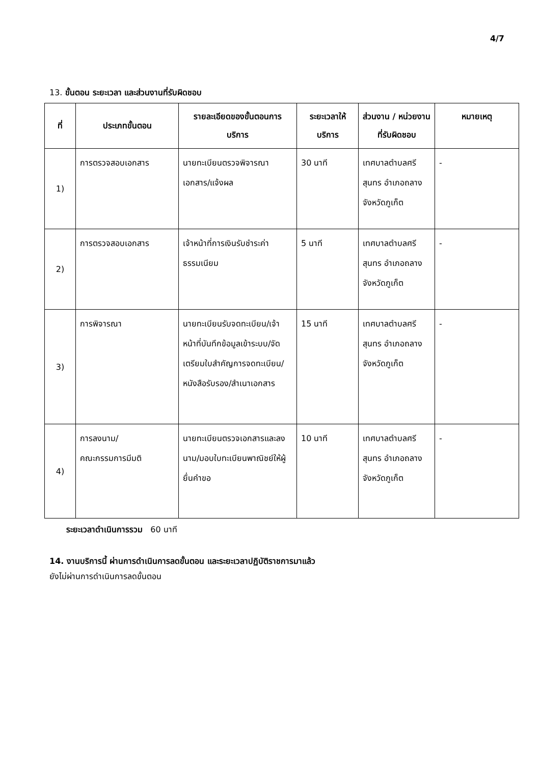4/7
13. ขั้นตอน ระยะเวลา และส่วนงานที่รับผิดชอบ
| ที่ | ประเภทขั้นตอน | รายละเอียดของขั้นตอนการบริการ | ระยะเวลาให้บริการ | ส่วนงาน / หน่วยงานที่รับผิดชอบ | หมายเหตุ |
| --- | --- | --- | --- | --- | --- |
| 1) | การตรวจสอบเอกสาร | นายทะเบียนตรวจพิจารณาเอกสาร/แจ้งผล | 30 นาที | เทศบาลตำบลศรีสุนทร อำเภอถลาง จังหวัดภูเก็ต | - |
| 2) | การตรวจสอบเอกสาร | เจ้าหน้าที่การเงินรับชำระค่าธรรมเนียม | 5 นาที | เทศบาลตำบลศรีสุนทร อำเภอถลาง จังหวัดภูเก็ต | - |
| 3) | การพิจารณา | นายทะเบียนรับจดทะเบียน/เจ้าหน้าที่บันทึกข้อมูลเข้าระบบ/จัดเตรียมใบสำคัญการจดทะเบียน/หนังสือรับรอง/สำเนาเอกสาร | 15 นาที | เทศบาลตำบลศรีสุนทร อำเภอถลาง จังหวัดภูเก็ต | - |
| 4) | การลงนาม/ คณะกรรมการมีมติ | นายทะเบียนตรวจเอกสารและลงนาม/มอบใบทะเบียนพาณิชย์ให้ผู้ยื่นคำขอ | 10 นาที | เทศบาลตำบลศรีสุนทร อำเภอถลาง จังหวัดภูเก็ต | - |
ระยะเวลาดำเนินการรวม 60 นาที
14. งานบริการนี้ ผ่านการดำเนินการลดขั้นตอน และระยะเวลาปฏิบัติราชการมาแล้ว
ยังไม่ผ่านการดำเนินการลดขั้นตอน